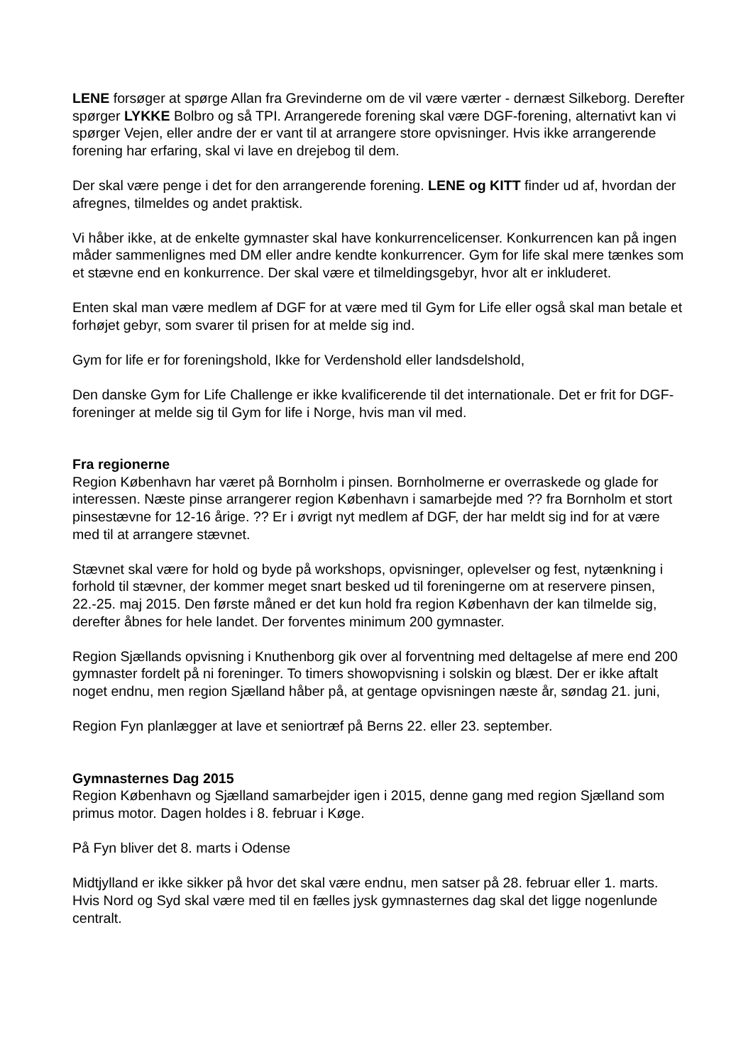LENE forsøger at spørge Allan fra Grevinderne om de vil være værter - dernæst Silkeborg. Derefter spørger LYKKE Bolbro og så TPI. Arrangerede forening skal være DGF-forening, alternativt kan vi spørger Vejen, eller andre der er vant til at arrangere store opvisninger. Hvis ikke arrangerende forening har erfaring, skal vi lave en drejebog til dem.
Der skal være penge i det for den arrangerende forening. LENE og KITT finder ud af, hvordan der afregnes, tilmeldes og andet praktisk.
Vi håber ikke, at de enkelte gymnaster skal have konkurrencelicenser. Konkurrencen kan på ingen måder sammenlignes med DM eller andre kendte konkurrencer. Gym for life skal mere tænkes som et stævne end en konkurrence. Der skal være et tilmeldingsgebyr, hvor alt er inkluderet.
Enten skal man være medlem af DGF for at være med til Gym for Life eller også skal man betale et forhøjet gebyr, som svarer til prisen for at melde sig ind.
Gym for life er for foreningshold, Ikke for Verdenshold eller landsdelshold,
Den danske Gym for Life Challenge er ikke kvalificerende til det internationale. Det er frit for DGF-foreninger at melde sig til Gym for life i Norge, hvis man vil med.
Fra regionerne
Region København har været på Bornholm i pinsen. Bornholmerne er overraskede og glade for interessen. Næste pinse arrangerer region København i samarbejde med ?? fra Bornholm et stort pinsestævne for 12-16 årige. ?? Er i øvrigt nyt medlem af DGF, der har meldt sig ind for at være med til at arrangere stævnet.
Stævnet skal være for hold og byde på workshops, opvisninger, oplevelser og fest, nytænkning i forhold til stævner, der kommer meget snart besked ud til foreningerne om at reservere pinsen, 22.-25. maj 2015. Den første måned er det kun hold fra region København der kan tilmelde sig, derefter åbnes for hele landet. Der forventes minimum 200 gymnaster.
Region Sjællands opvisning i Knuthenborg gik over al forventning med deltagelse af mere end 200 gymnaster fordelt på ni foreninger. To timers showopvisning i solskin og blæst. Der er ikke aftalt noget endnu, men region Sjælland håber på, at gentage opvisningen næste år, søndag 21. juni,
Region Fyn planlægger at lave et seniortræf på Berns 22. eller 23. september.
Gymnasternes Dag 2015
Region København og Sjælland samarbejder igen i 2015, denne gang med region Sjælland som primus motor. Dagen holdes i 8. februar i Køge.
På Fyn bliver det 8. marts i Odense
Midtjylland er ikke sikker på hvor det skal være endnu, men satser på 28. februar eller 1. marts. Hvis Nord og Syd skal være med til en fælles jysk gymnasternes dag skal det ligge nogenlunde centralt.